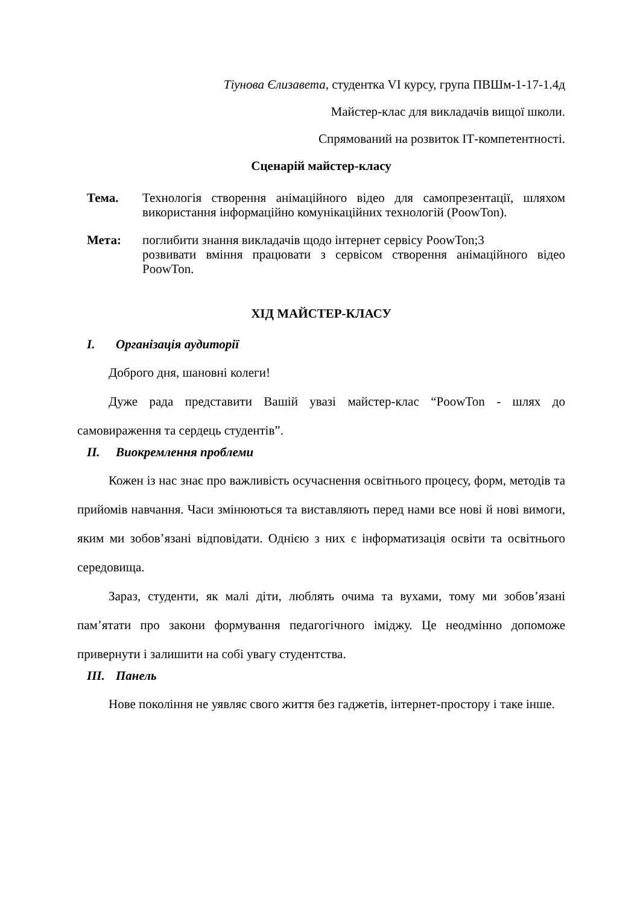Тіунова Єлизавета, студентка VI курсу, група ПВШм-1-17-1.4д
Майстер-клас для викладачів вищої школи.
Спрямований на розвиток ІТ-компетентності.
Сценарій майстер-класу
Тема. Технологія створення анімаційного відео для самопрезентації, шляхом використання інформаційно комунікаційних технологій (PoowTon).
Мета: поглибити знання викладачів щодо інтернет сервісу PoowTon;3
розвивати вміння працювати з сервісом створення анімаційного відео PoowTon.
ХІД МАЙСТЕР-КЛАСУ
I. Організація аудиторії
Доброго дня, шановні колеги!
Дуже рада представити Вашій увазі майстер-клас “PoowTon - шлях до самовираження та сердець студентів”.
II. Виокремлення проблеми
Кожен із нас знає про важливість осучаснення освітнього процесу, форм, методів та прийомів навчання. Часи змінюються та виставляють перед нами все нові й нові вимоги, яким ми зобов’язані відповідати. Однією з них є інформатизація освіти та освітнього середовища.
Зараз, студенти, як малі діти, люблять очима та вухами, тому ми зобов’язані пам’ятати про закони формування педагогічного іміджу. Це неодмінно допоможе привернути і залишити на собі увагу студентства.
III. Панель
Нове покоління не уявляє свого життя без гаджетів, інтернет-простору і таке інше.